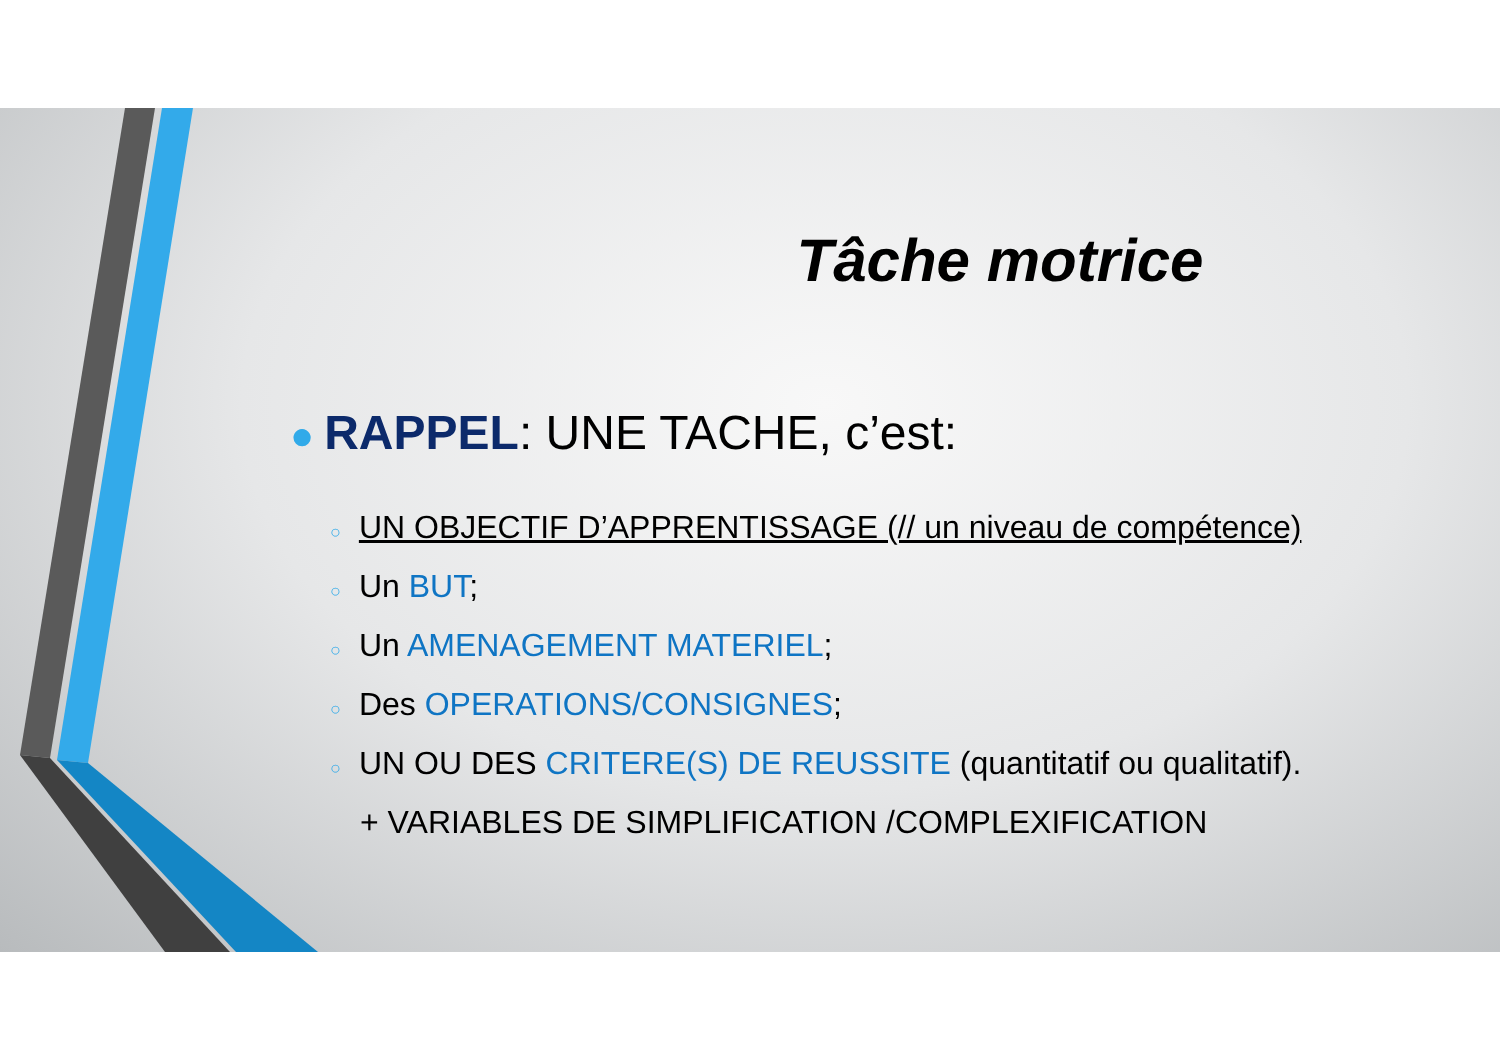Tâche motrice
● RAPPEL: UNE TACHE, c’est:
○ UN OBJECTIF D’APPRENTISSAGE (// un niveau de compétence)
○ Un BUT;
○ Un AMENAGEMENT MATERIEL;
○ Des OPERATIONS/CONSIGNES;
○ UN OU DES CRITERE(S) DE REUSSITE (quantitatif ou qualitatif).
+ VARIABLES DE SIMPLIFICATION /COMPLEXIFICATION